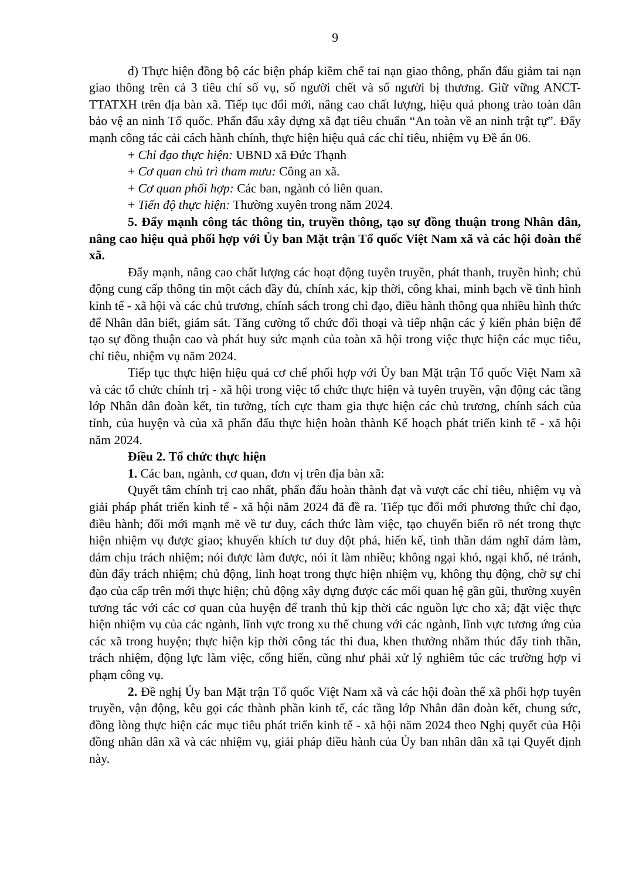9
d) Thực hiện đồng bộ các biện pháp kiềm chế tai nạn giao thông, phấn đấu giảm tai nạn giao thông trên cả 3 tiêu chí số vụ, số người chết và số người bị thương. Giữ vững ANCT-TTATXH trên địa bàn xã. Tiếp tục đổi mới, nâng cao chất lượng, hiệu quả phong trào toàn dân bảo vệ an ninh Tổ quốc. Phấn đấu xây dựng xã đạt tiêu chuẩn “An toàn về an ninh trật tự”. Đẩy mạnh công tác cải cách hành chính, thực hiện hiệu quả các chỉ tiêu, nhiệm vụ Đề án 06.
+ Chỉ đạo thực hiện: UBND xã Đức Thạnh
+ Cơ quan chủ trì tham mưu: Công an xã.
+ Cơ quan phối hợp: Các ban, ngành có liên quan.
+ Tiến độ thực hiện: Thường xuyên trong năm 2024.
5. Đẩy mạnh công tác thông tin, truyền thông, tạo sự đồng thuận trong Nhân dân, nâng cao hiệu quả phối hợp với Ủy ban Mặt trận Tổ quốc Việt Nam xã và các hội đoàn thể xã.
Đẩy mạnh, nâng cao chất lượng các hoạt động tuyên truyền, phát thanh, truyền hình; chủ động cung cấp thông tin một cách đầy đủ, chính xác, kịp thời, công khai, minh bạch về tình hình kinh tế - xã hội và các chủ trương, chính sách trong chỉ đạo, điều hành thông qua nhiều hình thức để Nhân dân biết, giám sát. Tăng cường tổ chức đối thoại và tiếp nhận các ý kiến phản biện để tạo sự đồng thuận cao và phát huy sức mạnh của toàn xã hội trong việc thực hiện các mục tiêu, chỉ tiêu, nhiệm vụ năm 2024.
Tiếp tục thực hiện hiệu quả cơ chế phối hợp với Ủy ban Mặt trận Tổ quốc Việt Nam xã và các tổ chức chính trị - xã hội trong việc tổ chức thực hiện và tuyên truyền, vận động các tầng lớp Nhân dân đoàn kết, tin tưởng, tích cực tham gia thực hiện các chủ trương, chính sách của tỉnh, của huyện và của xã phấn đấu thực hiện hoàn thành Kế hoạch phát triển kinh tế - xã hội năm 2024.
Điều 2. Tổ chức thực hiện
1. Các ban, ngành, cơ quan, đơn vị trên địa bàn xã:
Quyết tâm chính trị cao nhất, phấn đấu hoàn thành đạt và vượt các chỉ tiêu, nhiệm vụ và giải pháp phát triển kinh tế - xã hội năm 2024 đã đề ra. Tiếp tục đổi mới phương thức chỉ đạo, điều hành; đổi mới mạnh mẽ về tư duy, cách thức làm việc, tạo chuyển biến rõ nét trong thực hiện nhiệm vụ được giao; khuyến khích tư duy đột phá, hiến kế, tinh thần dám nghĩ dám làm, dám chịu trách nhiệm; nói được làm được, nói ít làm nhiều; không ngại khó, ngại khổ, né tránh, đùn đẩy trách nhiệm; chủ động, linh hoạt trong thực hiện nhiệm vụ, không thụ động, chờ sự chỉ đạo của cấp trên mới thực hiện; chủ động xây dựng được các mối quan hệ gần gũi, thường xuyên tương tác với các cơ quan của huyện để tranh thủ kịp thời các nguồn lực cho xã; đặt việc thực hiện nhiệm vụ của các ngành, lĩnh vực trong xu thế chung với các ngành, lĩnh vực tương ứng của các xã trong huyện; thực hiện kịp thời công tác thi đua, khen thưởng nhằm thúc đẩy tinh thần, trách nhiệm, động lực làm việc, cống hiến, cũng như phải xử lý nghiêm túc các trường hợp vi phạm công vụ.
2. Đề nghị Ủy ban Mặt trận Tổ quốc Việt Nam xã và các hội đoàn thể xã phối hợp tuyên truyền, vận động, kêu gọi các thành phần kinh tế, các tầng lớp Nhân dân đoàn kết, chung sức, đồng lòng thực hiện các mục tiêu phát triển kinh tế - xã hội năm 2024 theo Nghị quyết của Hội đồng nhân dân xã và các nhiệm vụ, giải pháp điều hành của Ủy ban nhân dân xã tại Quyết định này.